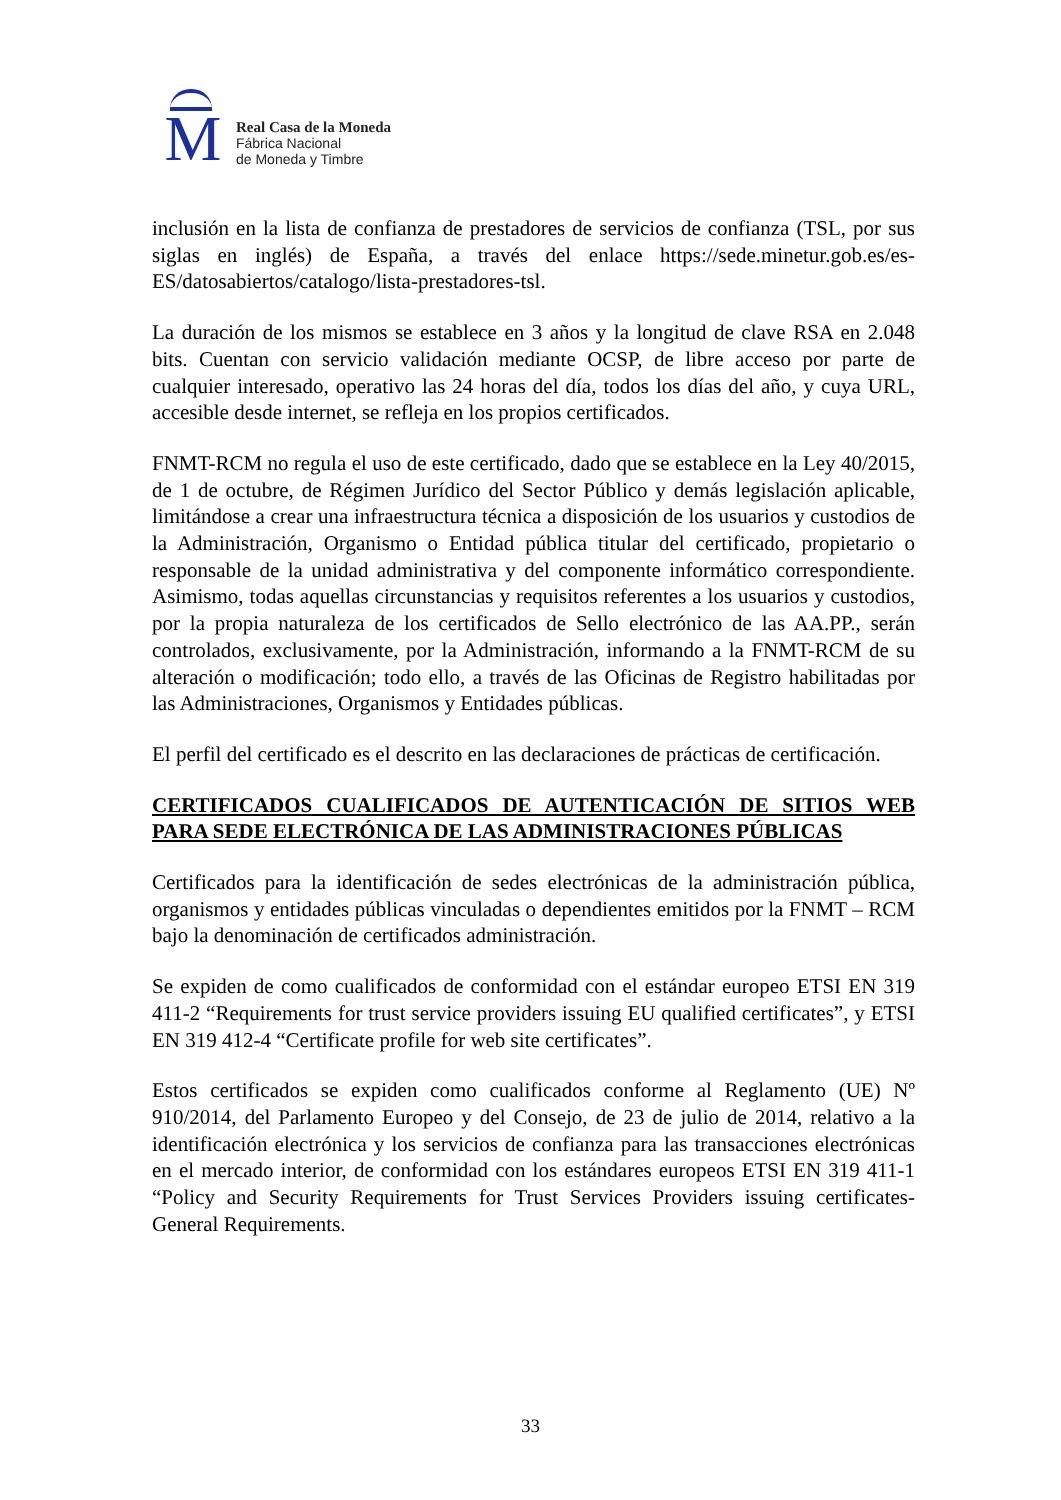M
Real Casa de la Moneda
Fábrica Nacional
de Moneda y Timbre
inclusión en la lista de confianza de prestadores de servicios de confianza (TSL, por sus siglas en inglés) de España, a través del enlace https://sede.minetur.gob.es/es-ES/datosabiertos/catalogo/lista-prestadores-tsl.
La duración de los mismos se establece en 3 años y la longitud de clave RSA en 2.048 bits. Cuentan con servicio validación mediante OCSP, de libre acceso por parte de cualquier interesado, operativo las 24 horas del día, todos los días del año, y cuya URL, accesible desde internet, se refleja en los propios certificados.
FNMT-RCM no regula el uso de este certificado, dado que se establece en la Ley 40/2015, de 1 de octubre, de Régimen Jurídico del Sector Público y demás legislación aplicable, limitándose a crear una infraestructura técnica a disposición de los usuarios y custodios de la Administración, Organismo o Entidad pública titular del certificado, propietario o responsable de la unidad administrativa y del componente informático correspondiente. Asimismo, todas aquellas circunstancias y requisitos referentes a los usuarios y custodios, por la propia naturaleza de los certificados de Sello electrónico de las AA.PP., serán controlados, exclusivamente, por la Administración, informando a la FNMT-RCM de su alteración o modificación; todo ello, a través de las Oficinas de Registro habilitadas por las Administraciones, Organismos y Entidades públicas.
El perfil del certificado es el descrito en las declaraciones de prácticas de certificación.
CERTIFICADOS CUALIFICADOS DE AUTENTICACIÓN DE SITIOS WEB PARA SEDE ELECTRÓNICA DE LAS ADMINISTRACIONES PÚBLICAS
Certificados para la identificación de sedes electrónicas de la administración pública, organismos y entidades públicas vinculadas o dependientes emitidos por la FNMT – RCM bajo la denominación de certificados administración.
Se expiden de como cualificados de conformidad con el estándar europeo ETSI EN 319 411-2 “Requirements for trust service providers issuing EU qualified certificates”, y ETSI EN 319 412-4 “Certificate profile for web site certificates”.
Estos certificados se expiden como cualificados conforme al Reglamento (UE) Nº 910/2014, del Parlamento Europeo y del Consejo, de 23 de julio de 2014, relativo a la identificación electrónica y los servicios de confianza para las transacciones electrónicas en el mercado interior, de conformidad con los estándares europeos ETSI EN 319 411-1 “Policy and Security Requirements for Trust Services Providers issuing certificates- General Requirements.
33